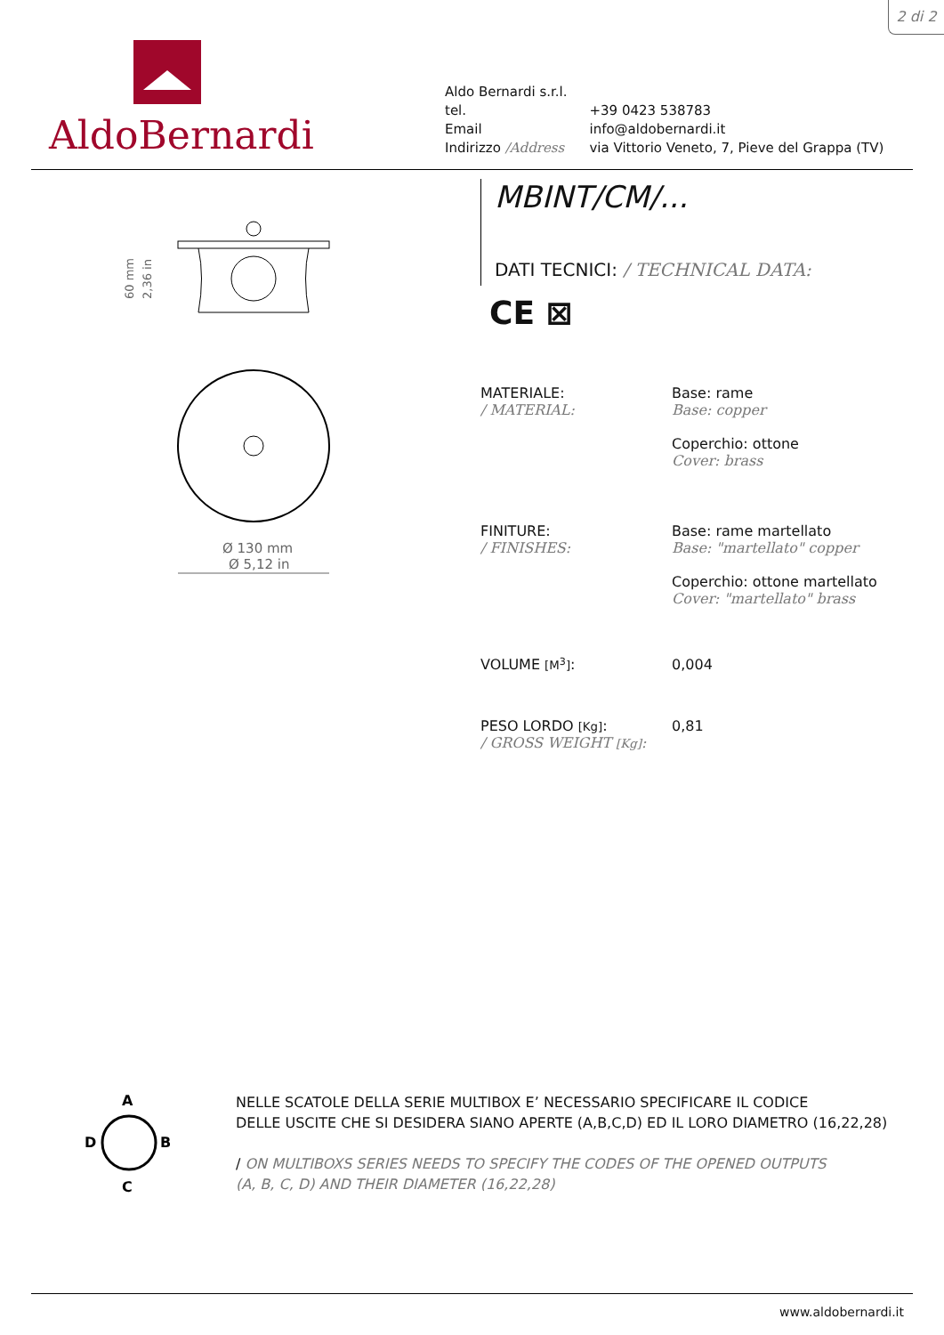2 di 2
AldoBernardi
| Aldo Bernardi s.r.l. | |
| tel. | +39 0423 538783 |
| Email | info@aldobernardi.it |
| Indirizzo /Address | via Vittorio Veneto, 7, Pieve del Grappa (TV) |
60 mm
2,36 in
Ø 130 mm
Ø 5,12 in
MBINT/CM/...
DATI TECNICI: / TECHNICAL DATA:
CE ⊠
MATERIALE:
/ MATERIAL:
Base: rame
Base: copper
Coperchio: ottone
Cover: brass
FINITURE:
/ FINISHES:
Base: rame martellato
Base: "martellato" copper
Coperchio: ottone martellato
Cover: "martellato" brass
VOLUME [M<sup>3</sup>]: 0,004
PESO LORDO [Kg]:
/ GROSS WEIGHT [Kg]:
0,81
A
B
C
D
NELLE SCATOLE DELLA SERIE MULTIBOX E’ NECESSARIO SPECIFICARE IL CODICE
DELLE USCITE CHE SI DESIDERA SIANO APERTE (A,B,C,D) ED IL LORO DIAMETRO (16,22,28)
/ ON MULTIBOXS SERIES NEEDS TO SPECIFY THE CODES OF THE OPENED OUTPUTS
(A, B, C, D) AND THEIR DIAMETER (16,22,28)
www.aldobernardi.it